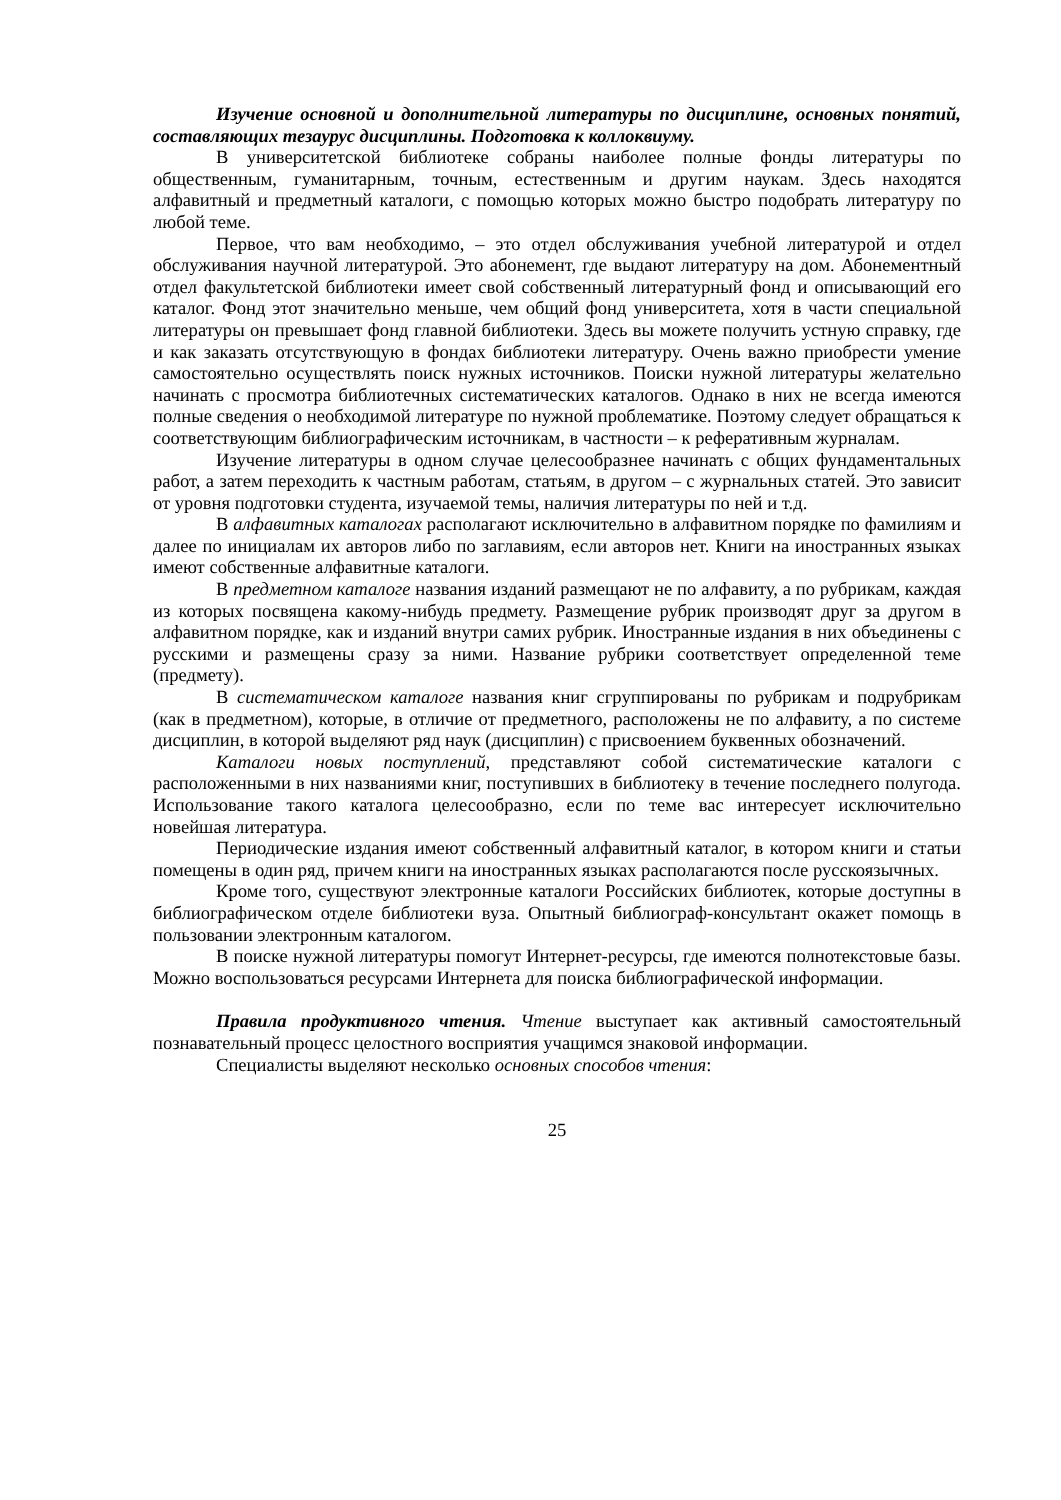Изучение основной и дополнительной литературы по дисциплине, основных понятий, составляющих тезаурус дисциплины. Подготовка к коллоквиуму.
В университетской библиотеке собраны наиболее полные фонды литературы по общественным, гуманитарным, точным, естественным и другим наукам. Здесь находятся алфавитный и предметный каталоги, с помощью которых можно быстро подобрать литературу по любой теме.
Первое, что вам необходимо, – это отдел обслуживания учебной литературой и отдел обслуживания научной литературой. Это абонемент, где выдают литературу на дом. Абонементный отдел факультетской библиотеки имеет свой собственный литературный фонд и описывающий его каталог. Фонд этот значительно меньше, чем общий фонд университета, хотя в части специальной литературы он превышает фонд главной библиотеки. Здесь вы можете получить устную справку, где и как заказать отсутствующую в фондах библиотеки литературу. Очень важно приобрести умение самостоятельно осуществлять поиск нужных источников. Поиски нужной литературы желательно начинать с просмотра библиотечных систематических каталогов. Однако в них не всегда имеются полные сведения о необходимой литературе по нужной проблематике. Поэтому следует обращаться к соответствующим библиографическим источникам, в частности – к реферативным журналам.
Изучение литературы в одном случае целесообразнее начинать с общих фундаментальных работ, а затем переходить к частным работам, статьям, в другом – с журнальных статей. Это зависит от уровня подготовки студента, изучаемой темы, наличия литературы по ней и т.д.
В алфавитных каталогах располагают исключительно в алфавитном порядке по фамилиям и далее по инициалам их авторов либо по заглавиям, если авторов нет. Книги на иностранных языках имеют собственные алфавитные каталоги.
В предметном каталоге названия изданий размещают не по алфавиту, а по рубрикам, каждая из которых посвящена какому-нибудь предмету. Размещение рубрик производят друг за другом в алфавитном порядке, как и изданий внутри самих рубрик. Иностранные издания в них объединены с русскими и размещены сразу за ними. Название рубрики соответствует определенной теме (предмету).
В систематическом каталоге названия книг сгруппированы по рубрикам и подрубрикам (как в предметном), которые, в отличие от предметного, расположены не по алфавиту, а по системе дисциплин, в которой выделяют ряд наук (дисциплин) с присвоением буквенных обозначений.
Каталоги новых поступлений, представляют собой систематические каталоги с расположенными в них названиями книг, поступивших в библиотеку в течение последнего полугода. Использование такого каталога целесообразно, если по теме вас интересует исключительно новейшая литература.
Периодические издания имеют собственный алфавитный каталог, в котором книги и статьи помещены в один ряд, причем книги на иностранных языках располагаются после русскоязычных.
Кроме того, существуют электронные каталоги Российских библиотек, которые доступны в библиографическом отделе библиотеки вуза. Опытный библиограф-консультант окажет помощь в пользовании электронным каталогом.
В поиске нужной литературы помогут Интернет-ресурсы, где имеются полнотекстовые базы. Можно воспользоваться ресурсами Интернета для поиска библиографической информации.
Правила продуктивного чтения. Чтение выступает как активный самостоятельный познавательный процесс целостного восприятия учащимся знаковой информации.
Специалисты выделяют несколько основных способов чтения:
25